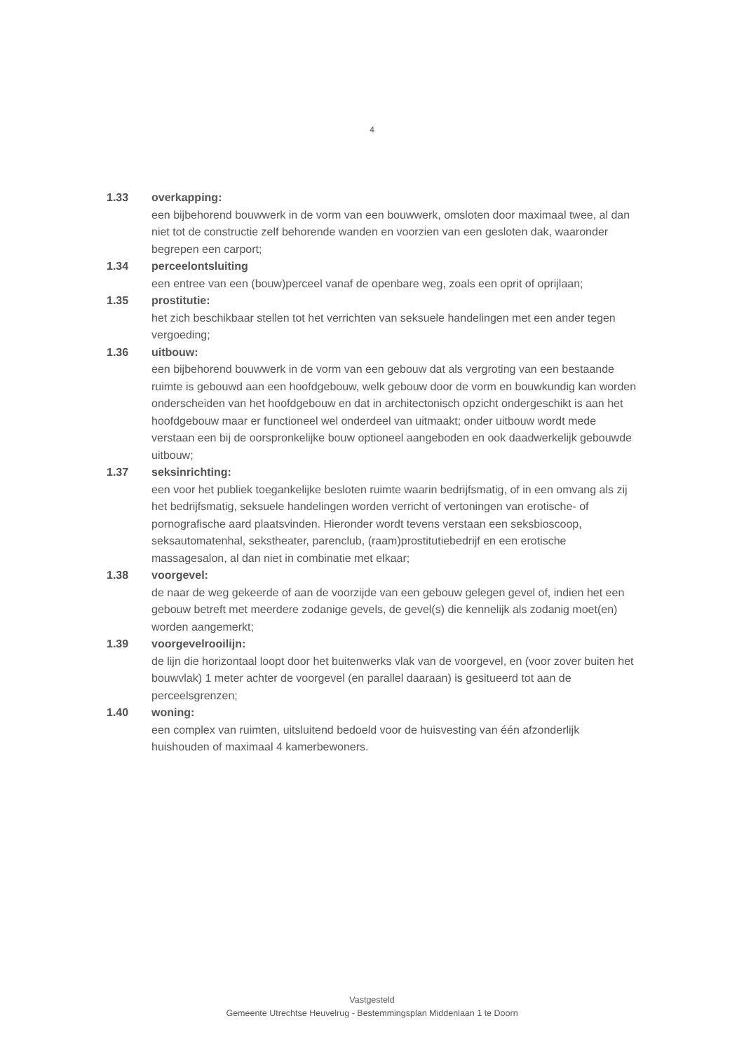4
1.33 overkapping:
een bijbehorend bouwwerk in de vorm van een bouwwerk, omsloten door maximaal twee, al dan niet tot de constructie zelf behorende wanden en voorzien van een gesloten dak, waaronder begrepen een carport;
1.34 perceelontsluiting
een entree van een (bouw)perceel vanaf de openbare weg, zoals een oprit of oprijlaan;
1.35 prostitutie:
het zich beschikbaar stellen tot het verrichten van seksuele handelingen met een ander tegen vergoeding;
1.36 uitbouw:
een bijbehorend bouwwerk in de vorm van een gebouw dat als vergroting van een bestaande ruimte is gebouwd aan een hoofdgebouw, welk gebouw door de vorm en bouwkundig kan worden onderscheiden van het hoofdgebouw en dat in architectonisch opzicht ondergeschikt is aan het hoofdgebouw maar er functioneel wel onderdeel van uitmaakt; onder uitbouw wordt mede verstaan een bij de oorspronkelijke bouw optioneel aangeboden en ook daadwerkelijk gebouwde uitbouw;
1.37 seksinrichting:
een voor het publiek toegankelijke besloten ruimte waarin bedrijfsmatig, of in een omvang als zij het bedrijfsmatig, seksuele handelingen worden verricht of vertoningen van erotische- of pornografische aard plaatsvinden. Hieronder wordt tevens verstaan een seksbioscoop, seksautomatenhal, sekstheater, parenclub, (raam)prostitutiebedrijf en een erotische massagesalon, al dan niet in combinatie met elkaar;
1.38 voorgevel:
de naar de weg gekeerde of aan de voorzijde van een gebouw gelegen gevel of, indien het een gebouw betreft met meerdere zodanige gevels, de gevel(s) die kennelijk als zodanig moet(en) worden aangemerkt;
1.39 voorgevelrooilijn:
de lijn die horizontaal loopt door het buitenwerks vlak van de voorgevel, en (voor zover buiten het bouwvlak) 1 meter achter de voorgevel (en parallel daaraan) is gesitueerd tot aan de perceelsgrenzen;
1.40 woning:
een complex van ruimten, uitsluitend bedoeld voor de huisvesting van één afzonderlijk huishouden of maximaal 4 kamerbewoners.
Vastgesteld
Gemeente Utrechtse Heuvelrug - Bestemmingsplan Middenlaan 1 te Doorn